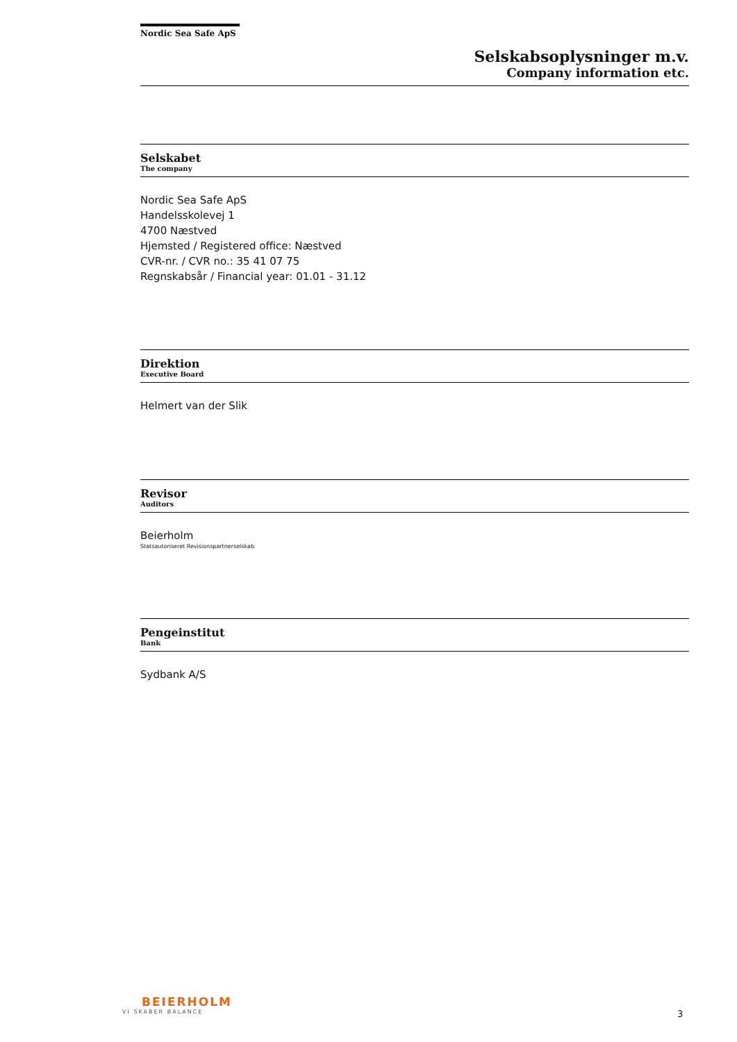Nordic Sea Safe ApS
Selskabsoplysninger m.v.
Company information etc.
Selskabet
The company
Nordic Sea Safe ApS
Handelsskolevej 1
4700 Næstved
Hjemsted / Registered office: Næstved
CVR-nr. / CVR no.: 35 41 07 75
Regnskabsår / Financial year: 01.01 - 31.12
Direktion
Executive Board
Helmert van der Slik
Revisor
Auditors
Beierholm
Statsautoriseret Revisionspartnerselskab
Pengeinstitut
Bank
Sydbank A/S
BEIERHOLM
VI SKABER BALANCE
3